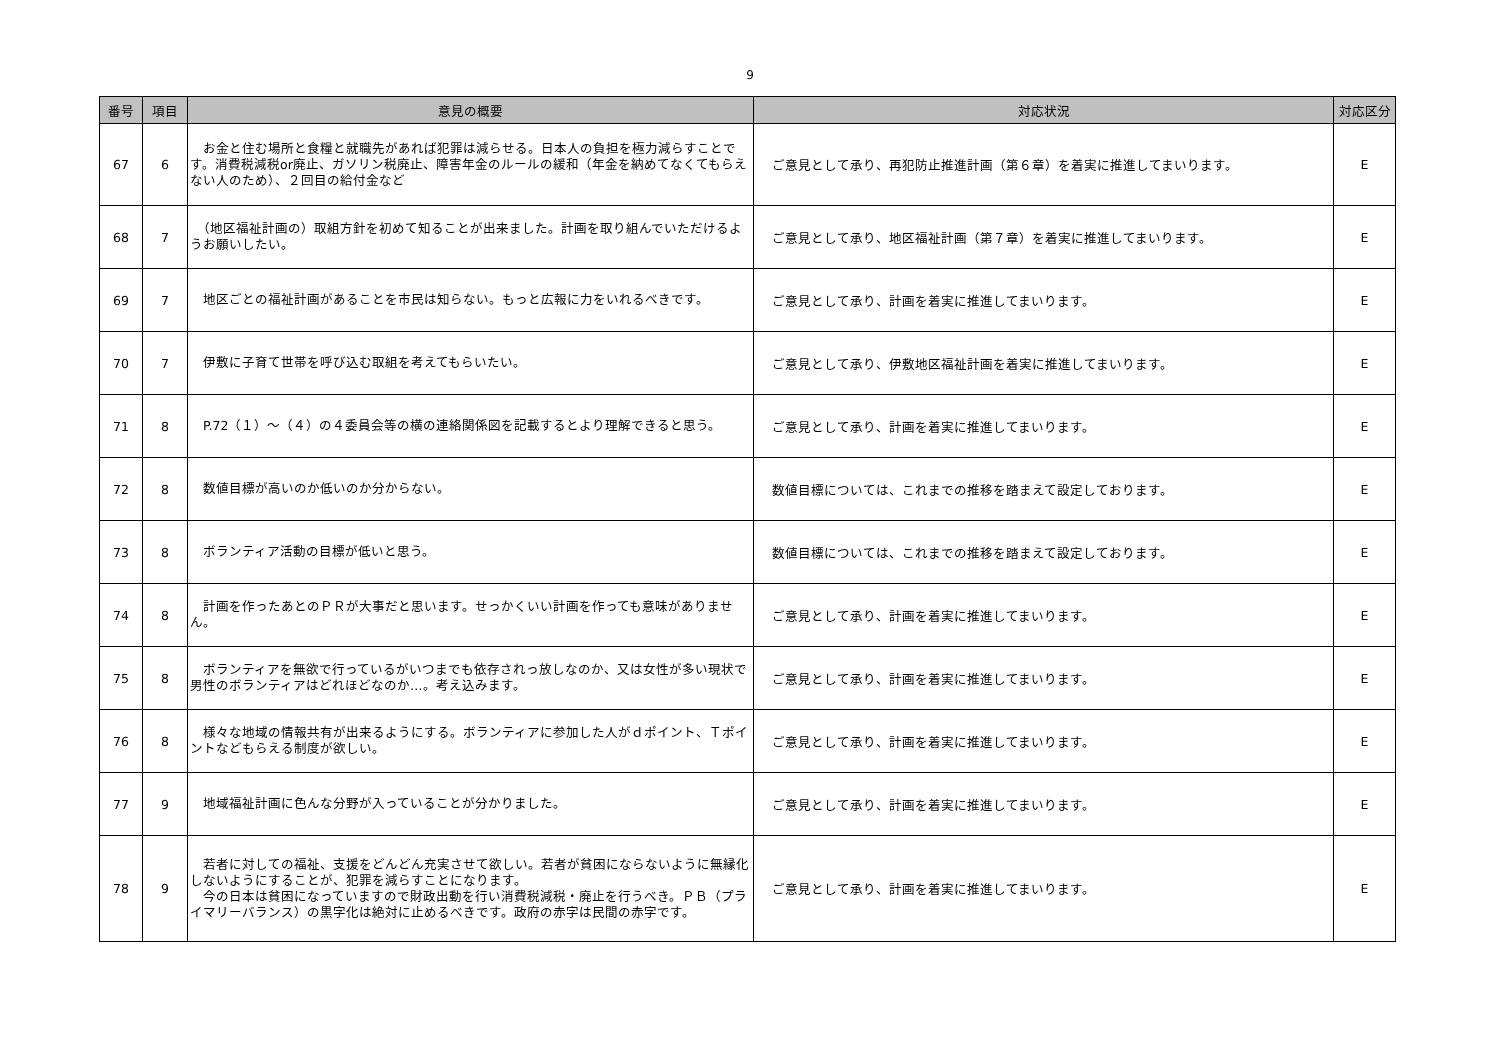9
| 番号 | 項目 | 意見の概要 | 対応状況 | 対応区分 |
| --- | --- | --- | --- | --- |
| 67 | 6 | お金と住む場所と食糧と就職先があれば犯罪は減らせる。日本人の負担を極力減らすことです。消費税減税or廃止、ガソリン税廃止、障害年金のルールの緩和（年金を納めてなくてもらえない人のため）、２回目の給付金など | ご意見として承り、再犯防止推進計画（第６章）を着実に推進してまいります。 | E |
| 68 | 7 | （地区福祉計画の）取組方針を初めて知ることが出来ました。計画を取り組んでいただけるようお願いしたい。 | ご意見として承り、地区福祉計画（第７章）を着実に推進してまいります。 | E |
| 69 | 7 | 地区ごとの福祉計画があることを市民は知らない。もっと広報に力をいれるべきです。 | ご意見として承り、計画を着実に推進してまいります。 | E |
| 70 | 7 | 伊敷に子育て世帯を呼び込む取組を考えてもらいたい。 | ご意見として承り、伊敷地区福祉計画を着実に推進してまいります。 | E |
| 71 | 8 | P.72（１）～（４）の４委員会等の横の連絡関係図を記載するとより理解できると思う。 | ご意見として承り、計画を着実に推進してまいります。 | E |
| 72 | 8 | 数値目標が高いのか低いのか分からない。 | 数値目標については、これまでの推移を踏まえて設定しております。 | E |
| 73 | 8 | ボランティア活動の目標が低いと思う。 | 数値目標については、これまでの推移を踏まえて設定しております。 | E |
| 74 | 8 | 計画を作ったあとのＰＲが大事だと思います。せっかくいい計画を作っても意味がありません。 | ご意見として承り、計画を着実に推進してまいります。 | E |
| 75 | 8 | ボランティアを無欲で行っているがいつまでも依存されっ放しなのか、又は女性が多い現状で男性のボランティアはどれほどなのか…。考え込みます。 | ご意見として承り、計画を着実に推進してまいります。 | E |
| 76 | 8 | 様々な地域の情報共有が出来るようにする。ボランティアに参加した人がｄポイント、Ｔポイントなどもらえる制度が欲しい。 | ご意見として承り、計画を着実に推進してまいります。 | E |
| 77 | 9 | 地域福祉計画に色んな分野が入っていることが分かりました。 | ご意見として承り、計画を着実に推進してまいります。 | E |
| 78 | 9 | 若者に対しての福祉、支援をどんどん充実させて欲しい。若者が貧困にならないように無縁化しないようにすることが、犯罪を減らすことになります。 今の日本は貧困になっていますので財政出動を行い消費税減税・廃止を行うべき。ＰＢ（プライマリーバランス）の黒字化は絶対に止めるべきです。政府の赤字は民間の赤字です。 | ご意見として承り、計画を着実に推進してまいります。 | E |